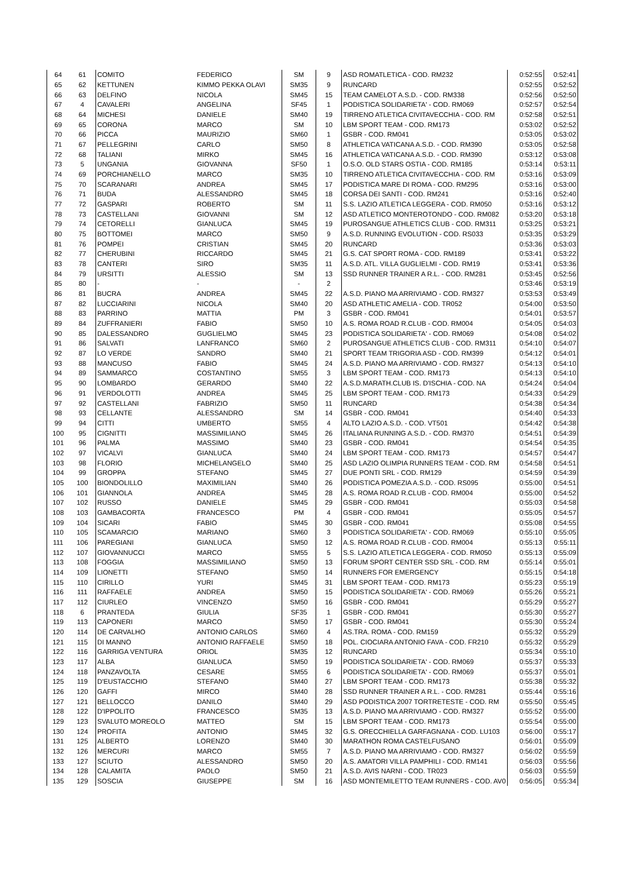| 64 | 61 | COMITO | FEDERICO | SM | 9 | ASD ROMATLETICA - COD. RM232 | 0:52:55 | 0:52:41 |
| 65 | 62 | KETTUNEN | KIMMO PEKKA OLAVI | SM35 | 9 | RUNCARD | 0:52:55 | 0:52:52 |
| 66 | 63 | DELFINO | NICOLA | SM45 | 15 | TEAM CAMELOT A.S.D. - COD. RM338 | 0:52:56 | 0:52:50 |
| 67 | 4 | CAVALERI | ANGELINA | SF45 | 1 | PODISTICA SOLIDARIETA' - COD. RM069 | 0:52:57 | 0:52:54 |
| 68 | 64 | MICHESI | DANIELE | SM40 | 19 | TIRRENO ATLETICA CIVITAVECCHIA - COD. RM | 0:52:58 | 0:52:51 |
| 69 | 65 | CORONA | MARCO | SM | 10 | LBM SPORT TEAM - COD. RM173 | 0:53:02 | 0:52:52 |
| 70 | 66 | PICCA | MAURIZIO | SM60 | 1 | GSBR - COD. RM041 | 0:53:05 | 0:53:02 |
| 71 | 67 | PELLEGRINI | CARLO | SM50 | 8 | ATHLETICA VATICANA A.S.D. - COD. RM390 | 0:53:05 | 0:52:58 |
| 72 | 68 | TALIANI | MIRKO | SM45 | 16 | ATHLETICA VATICANA A.S.D. - COD. RM390 | 0:53:12 | 0:53:08 |
| 73 | 5 | UNGANIA | GIOVANNA | SF50 | 1 | O.S.O. OLD STARS OSTIA - COD. RM185 | 0:53:14 | 0:53:11 |
| 74 | 69 | PORCHIANELLO | MARCO | SM35 | 10 | TIRRENO ATLETICA CIVITAVECCHIA - COD. RM | 0:53:16 | 0:53:09 |
| 75 | 70 | SCARANARI | ANDREA | SM45 | 17 | PODISTICA MARE DI ROMA - COD. RM295 | 0:53:16 | 0:53:00 |
| 76 | 71 | BUDA | ALESSANDRO | SM45 | 18 | CORSA DEI SANTI - COD. RM241 | 0:53:16 | 0:52:40 |
| 77 | 72 | GASPARI | ROBERTO | SM | 11 | S.S. LAZIO ATLETICA LEGGERA - COD. RM050 | 0:53:16 | 0:53:12 |
| 78 | 73 | CASTELLANI | GIOVANNI | SM | 12 | ASD ATLETICO MONTEROTONDO - COD. RM082 | 0:53:20 | 0:53:18 |
| 79 | 74 | CETORELLI | GIANLUCA | SM45 | 19 | PUROSANGUE ATHLETICS CLUB - COD. RM311 | 0:53:25 | 0:53:21 |
| 80 | 75 | BOTTOMEI | MARCO | SM50 | 9 | A.S.D. RUNNING EVOLUTION - COD. RS033 | 0:53:35 | 0:53:29 |
| 81 | 76 | POMPEI | CRISTIAN | SM45 | 20 | RUNCARD | 0:53:36 | 0:53:03 |
| 82 | 77 | CHERUBINI | RICCARDO | SM45 | 21 | G.S. CAT SPORT ROMA - COD. RM189 | 0:53:41 | 0:53:22 |
| 83 | 78 | CANTERI | SIRO | SM35 | 11 | A.S.D. ATL. VILLA GUGLIELMI - COD. RM19 | 0:53:41 | 0:53:36 |
| 84 | 79 | URSITTI | ALESSIO | SM | 13 | SSD RUNNER TRAINER A R.L. - COD. RM281 | 0:53:45 | 0:52:56 |
| 85 | 80 | - | - | - | 2 | | 0:53:46 | 0:53:19 |
| 86 | 81 | BUCRA | ANDREA | SM45 | 22 | A.S.D. PIANO MA ARRIVIAMO - COD. RM327 | 0:53:53 | 0:53:49 |
| 87 | 82 | LUCCIARINI | NICOLA | SM40 | 20 | ASD ATHLETIC AMELIA - COD. TR052 | 0:54:00 | 0:53:50 |
| 88 | 83 | PARRINO | MATTIA | PM | 3 | GSBR - COD. RM041 | 0:54:01 | 0:53:57 |
| 89 | 84 | ZUFFRANIERI | FABIO | SM50 | 10 | A.S. ROMA ROAD R.CLUB - COD. RM004 | 0:54:05 | 0:54:03 |
| 90 | 85 | DALESSANDRO | GUGLIELMO | SM45 | 23 | PODISTICA SOLIDARIETA' - COD. RM069 | 0:54:08 | 0:54:02 |
| 91 | 86 | SALVATI | LANFRANCO | SM60 | 2 | PUROSANGUE ATHLETICS CLUB - COD. RM311 | 0:54:10 | 0:54:07 |
| 92 | 87 | LO VERDE | SANDRO | SM40 | 21 | SPORT TEAM TRIGORIA ASD - COD. RM399 | 0:54:12 | 0:54:01 |
| 93 | 88 | MANCUSO | FABIO | SM45 | 24 | A.S.D. PIANO MA ARRIVIAMO - COD. RM327 | 0:54:13 | 0:54:10 |
| 94 | 89 | SAMMARCO | COSTANTINO | SM55 | 3 | LBM SPORT TEAM - COD. RM173 | 0:54:13 | 0:54:10 |
| 95 | 90 | LOMBARDO | GERARDO | SM40 | 22 | A.S.D.MARATH.CLUB IS. D'ISCHIA - COD. NA | 0:54:24 | 0:54:04 |
| 96 | 91 | VERDOLOTTI | ANDREA | SM45 | 25 | LBM SPORT TEAM - COD. RM173 | 0:54:33 | 0:54:29 |
| 97 | 92 | CASTELLANI | FABRIZIO | SM50 | 11 | RUNCARD | 0:54:38 | 0:54:34 |
| 98 | 93 | CELLANTE | ALESSANDRO | SM | 14 | GSBR - COD. RM041 | 0:54:40 | 0:54:33 |
| 99 | 94 | CITTI | UMBERTO | SM55 | 4 | ALTO LAZIO A.S.D. - COD. VT501 | 0:54:42 | 0:54:38 |
| 100 | 95 | CIGNITTI | MASSIMILIANO | SM45 | 26 | ITALIANA RUNNING A.S.D. - COD. RM370 | 0:54:51 | 0:54:39 |
| 101 | 96 | PALMA | MASSIMO | SM40 | 23 | GSBR - COD. RM041 | 0:54:54 | 0:54:35 |
| 102 | 97 | VICALVI | GIANLUCA | SM40 | 24 | LBM SPORT TEAM - COD. RM173 | 0:54:57 | 0:54:47 |
| 103 | 98 | FLORIO | MICHELANGELO | SM40 | 25 | ASD LAZIO OLIMPIA RUNNERS TEAM - COD. RM | 0:54:58 | 0:54:51 |
| 104 | 99 | GROPPA | STEFANO | SM45 | 27 | DUE PONTI SRL - COD. RM129 | 0:54:59 | 0:54:39 |
| 105 | 100 | BIONDOLILLO | MAXIMILIAN | SM40 | 26 | PODISTICA POMEZIA A.S.D. - COD. RS095 | 0:55:00 | 0:54:51 |
| 106 | 101 | GIANNOLA | ANDREA | SM45 | 28 | A.S. ROMA ROAD R.CLUB - COD. RM004 | 0:55:00 | 0:54:52 |
| 107 | 102 | RUSSO | DANIELE | SM45 | 29 | GSBR - COD. RM041 | 0:55:03 | 0:54:58 |
| 108 | 103 | GAMBACORTA | FRANCESCO | PM | 4 | GSBR - COD. RM041 | 0:55:05 | 0:54:57 |
| 109 | 104 | SICARI | FABIO | SM45 | 30 | GSBR - COD. RM041 | 0:55:08 | 0:54:55 |
| 110 | 105 | SCAMARCIO | MARIANO | SM60 | 3 | PODISTICA SOLIDARIETA' - COD. RM069 | 0:55:10 | 0:55:05 |
| 111 | 106 | PAREGIANI | GIANLUCA | SM50 | 12 | A.S. ROMA ROAD R.CLUB - COD. RM004 | 0:55:13 | 0:55:11 |
| 112 | 107 | GIOVANNUCCI | MARCO | SM55 | 5 | S.S. LAZIO ATLETICA LEGGERA - COD. RM050 | 0:55:13 | 0:55:09 |
| 113 | 108 | FOGGIA | MASSIMILIANO | SM50 | 13 | FORUM SPORT CENTER SSD SRL - COD. RM | 0:55:14 | 0:55:01 |
| 114 | 109 | LIONETTI | STEFANO | SM50 | 14 | RUNNERS FOR EMERGENCY | 0:55:15 | 0:54:18 |
| 115 | 110 | CIRILLO | YURI | SM45 | 31 | LBM SPORT TEAM - COD. RM173 | 0:55:23 | 0:55:19 |
| 116 | 111 | RAFFAELE | ANDREA | SM50 | 15 | PODISTICA SOLIDARIETA' - COD. RM069 | 0:55:26 | 0:55:21 |
| 117 | 112 | CIURLEO | VINCENZO | SM50 | 16 | GSBR - COD. RM041 | 0:55:29 | 0:55:27 |
| 118 | 6 | PRANTEDA | GIULIA | SF35 | 1 | GSBR - COD. RM041 | 0:55:30 | 0:55:27 |
| 119 | 113 | CAPONERI | MARCO | SM50 | 17 | GSBR - COD. RM041 | 0:55:30 | 0:55:24 |
| 120 | 114 | DE CARVALHO | ANTONIO CARLOS | SM60 | 4 | AS.TRA. ROMA - COD. RM159 | 0:55:32 | 0:55:29 |
| 121 | 115 | DI MANNO | ANTONIO RAFFAELE | SM50 | 18 | POL. CIOCIARA ANTONIO FAVA - COD. FR210 | 0:55:32 | 0:55:29 |
| 122 | 116 | GARRIGA VENTURA | ORIOL | SM35 | 12 | RUNCARD | 0:55:34 | 0:55:10 |
| 123 | 117 | ALBA | GIANLUCA | SM50 | 19 | PODISTICA SOLIDARIETA' - COD. RM069 | 0:55:37 | 0:55:33 |
| 124 | 118 | PANZAVOLTA | CESARE | SM55 | 6 | PODISTICA SOLIDARIETA' - COD. RM069 | 0:55:37 | 0:55:01 |
| 125 | 119 | D'EUSTACCHIO | STEFANO | SM40 | 27 | LBM SPORT TEAM - COD. RM173 | 0:55:38 | 0:55:32 |
| 126 | 120 | GAFFI | MIRCO | SM40 | 28 | SSD RUNNER TRAINER A R.L. - COD. RM281 | 0:55:44 | 0:55:16 |
| 127 | 121 | BELLOCCO | DANILO | SM40 | 29 | ASD PODISTICA 2007 TORTRETESTE - COD. RM | 0:55:50 | 0:55:45 |
| 128 | 122 | D'IPPOLITO | FRANCESCO | SM35 | 13 | A.S.D. PIANO MA ARRIVIAMO - COD. RM327 | 0:55:52 | 0:55:00 |
| 129 | 123 | SVALUTO MOREOLO | MATTEO | SM | 15 | LBM SPORT TEAM - COD. RM173 | 0:55:54 | 0:55:00 |
| 130 | 124 | PROFITA | ANTONIO | SM45 | 32 | G.S. ORECCHIELLA GARFAGNANA - COD. LU103 | 0:56:00 | 0:55:17 |
| 131 | 125 | ALBERTO | LORENZO | SM40 | 30 | MARATHON ROMA CASTELFUSANO | 0:56:01 | 0:55:09 |
| 132 | 126 | MERCURI | MARCO | SM55 | 7 | A.S.D. PIANO MA ARRIVIAMO - COD. RM327 | 0:56:02 | 0:55:59 |
| 133 | 127 | SCIUTO | ALESSANDRO | SM50 | 20 | A.S. AMATORI VILLA PAMPHILI - COD. RM141 | 0:56:03 | 0:55:56 |
| 134 | 128 | CALAMITA | PAOLO | SM50 | 21 | A.S.D. AVIS NARNI - COD. TR023 | 0:56:03 | 0:55:59 |
| 135 | 129 | SOSCIA | GIUSEPPE | SM | 16 | ASD MONTEMILETTO TEAM RUNNERS - COD. AV0 | 0:56:05 | 0:55:34 |